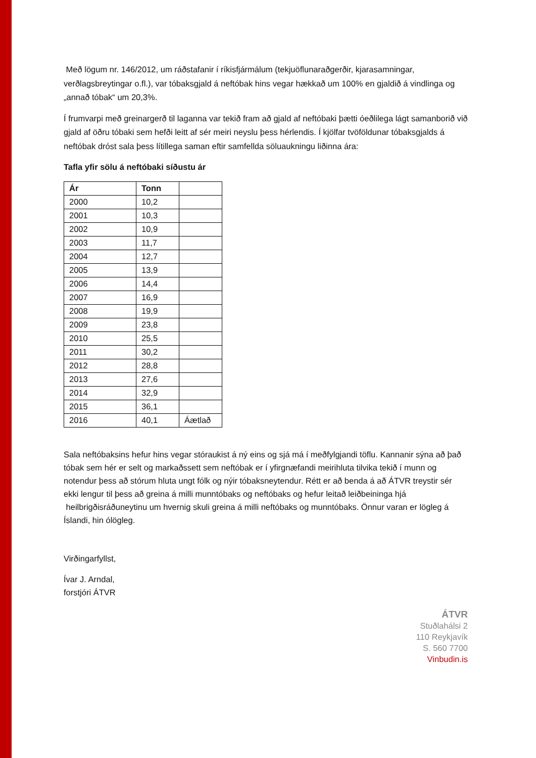Með lögum nr. 146/2012, um ráðstafanir í ríkisfjármálum (tekjuöflunaraðgerðir, kjarasamningar, verðlagsbreytingar o.fl.), var tóbaksgjald á neftóbak hins vegar hækkað um 100% en gjaldið á vindlinga og „annað tóbak“ um 20,3%.
Í frumvarpi með greinargerð til laganna var tekið fram að gjald af neftóbaki þætti óeðlilega lágt samanborið við gjald af öðru tóbaki sem hefði leitt af sér meiri neyslu þess hérlendis. Í kjölfar tvöföldunar tóbaksgjalds á neftóbak dróst sala þess lítillega saman eftir samfellda söluaukningu liðinna ára:
Tafla yfir sölu á neftóbaki síðustu ár
| Ár | Tonn | |
| --- | --- | --- |
| 2000 | 10,2 | |
| 2001 | 10,3 | |
| 2002 | 10,9 | |
| 2003 | 11,7 | |
| 2004 | 12,7 | |
| 2005 | 13,9 | |
| 2006 | 14,4 | |
| 2007 | 16,9 | |
| 2008 | 19,9 | |
| 2009 | 23,8 | |
| 2010 | 25,5 | |
| 2011 | 30,2 | |
| 2012 | 28,8 | |
| 2013 | 27,6 | |
| 2014 | 32,9 | |
| 2015 | 36,1 | |
| 2016 | 40,1 | Áætlað |
Sala neftóbaksins hefur hins vegar stóraukist á ný eins og sjá má í meðfylgjandi töflu. Kannanir sýna að það tóbak sem hér er selt og markaðssett sem neftóbak er í yfirgnæfandi meirihluta tilvika tekið í munn og notendur þess að stórum hluta ungt fólk og nýir tóbaksneytendur. Rétt er að benda á að ÁTVR treystir sér ekki lengur til þess að greina á milli munntóbaks og neftóbaks og hefur leitað leiðbeininga hjá heilbrigðisráðuneytinu um hvernig skuli greina á milli neftóbaks og munntóbaks. Önnur varan er lögleg á Íslandi, hin ólögleg.
Virðingarfyllst,
Ívar J. Arndal,
forstjóri ÁTVR
ÁTVR
Stuðlahálsi 2
110 Reykjavík
S. 560 7700
Vinbudin.is